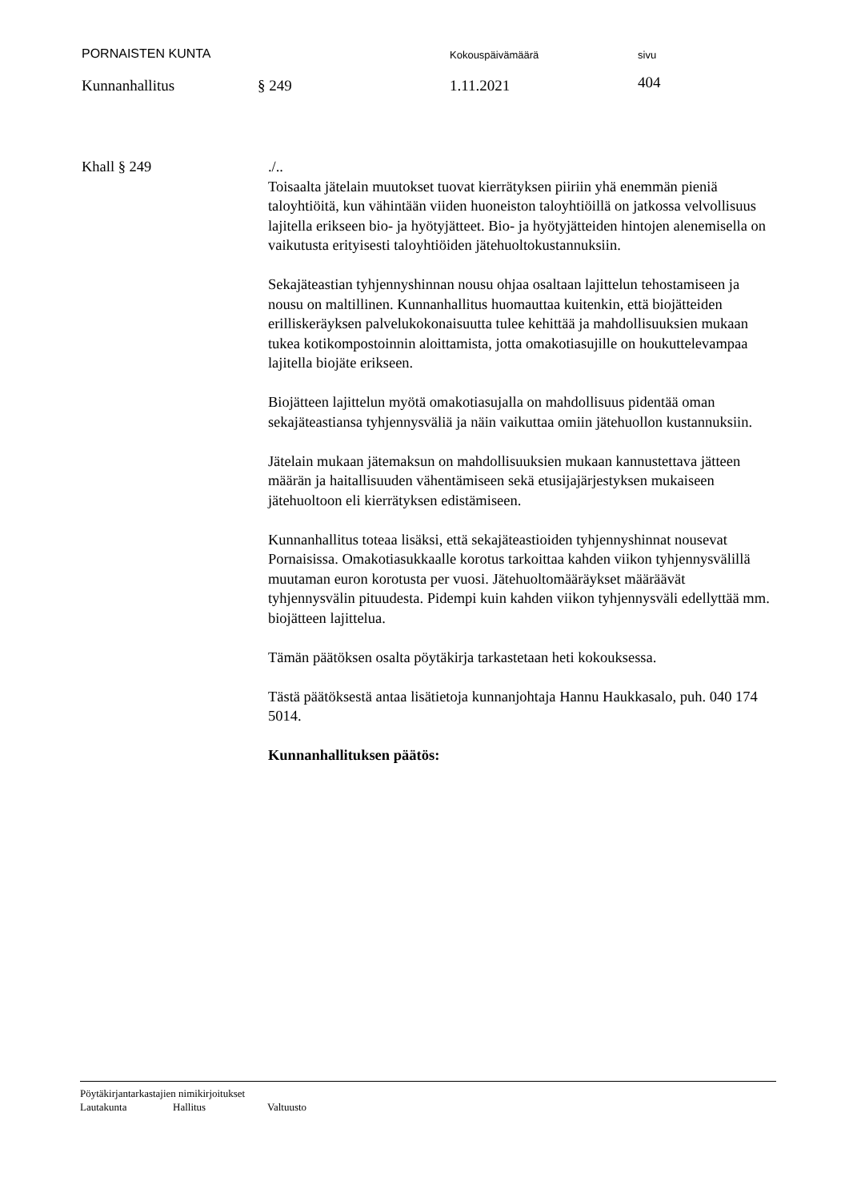PORNAISTEN KUNTA
Kokouspäivämäärä sivu
Kunnanhallitus § 249 1.11.2021
404
Khall § 249 ./..
Toisaalta jätelain muutokset tuovat kierrätyksen piiriin yhä enemmän pieniä taloyhtiöitä, kun vähintään viiden huoneiston taloyhtiöillä on jatkossa velvollisuus lajitella erikseen bio- ja hyötyjätteet. Bio- ja hyötyjätteiden hintojen alenemisella on vaikutusta erityisesti taloyhtiöiden jätehuoltokustannuksiin.
Sekajäteastian tyhjennyshinnan nousu ohjaa osaltaan lajittelun tehostamiseen ja nousu on maltillinen. Kunnanhallitus huomauttaa kuitenkin, että biojätteiden erilliskeräyksen palvelukokonaisuutta tulee kehittää ja mahdollisuuksien mukaan tukea kotikompostoinnin aloittamista, jotta omakotiasujille on houkuttelevampaa lajitella biojäte erikseen.
Biojätteen lajittelun myötä omakotiasujalla on mahdollisuus pidentää oman sekajäteastiansa tyhjennysväliä ja näin vaikuttaa omiin jätehuollon kustannuksiin.
Jätelain mukaan jätemaksun on mahdollisuuksien mukaan kannustettava jätteen määrän ja haitallisuuden vähentämiseen sekä etusijajärjestyksen mukaiseen jätehuoltoon eli kierrätyksen edistämiseen.
Kunnanhallitus toteaa lisäksi, että sekajäteastioiden tyhjennyshinnat nousevat Pornaisissa. Omakotiasukkaalle korotus tarkoittaa kahden viikon tyhjennysvälillä muutaman euron korotusta per vuosi. Jätehuoltomääräykset määräävät tyhjennysvälin pituudesta. Pidempi kuin kahden viikon tyhjennysväli edellyttää mm. biojätteen lajittelua.
Tämän päätöksen osalta pöytäkirja tarkastetaan heti kokouksessa.
Tästä päätöksestä antaa lisätietoja kunnanjohtaja Hannu Haukkasalo, puh. 040 174 5014.
Kunnanhallituksen päätös:
Pöytäkirjantarkastajien nimikirjoitukset
Lautakunta Hallitus Valtuusto